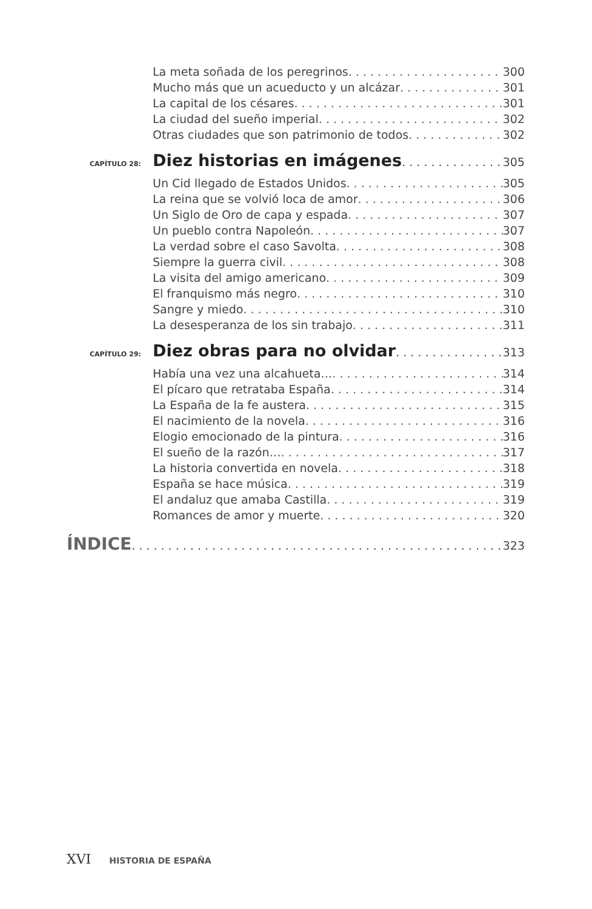La meta soñada de los peregrinos 300
Mucho más que un acueducto y un alcázar 301
La capital de los césares 301
La ciudad del sueño imperial 302
Otras ciudades que son patrimonio de todos 302
CAPÍTULO 28: Diez historias en imágenes 305
Un Cid llegado de Estados Unidos 305
La reina que se volvió loca de amor 306
Un Siglo de Oro de capa y espada 307
Un pueblo contra Napoleón 307
La verdad sobre el caso Savolta 308
Siempre la guerra civil 308
La visita del amigo americano 309
El franquismo más negro 310
Sangre y miedo 310
La desesperanza de los sin trabajo 311
CAPÍTULO 29: Diez obras para no olvidar 313
Había una vez una alcahueta… 314
El pícaro que retrataba España 314
La España de la fe austera 315
El nacimiento de la novela 316
Elogio emocionado de la pintura 316
El sueño de la razón… 317
La historia convertida en novela 318
España se hace música 319
El andaluz que amaba Castilla 319
Romances de amor y muerte 320
ÍNDICE 323
XVI HISTORIA DE ESPAÑA